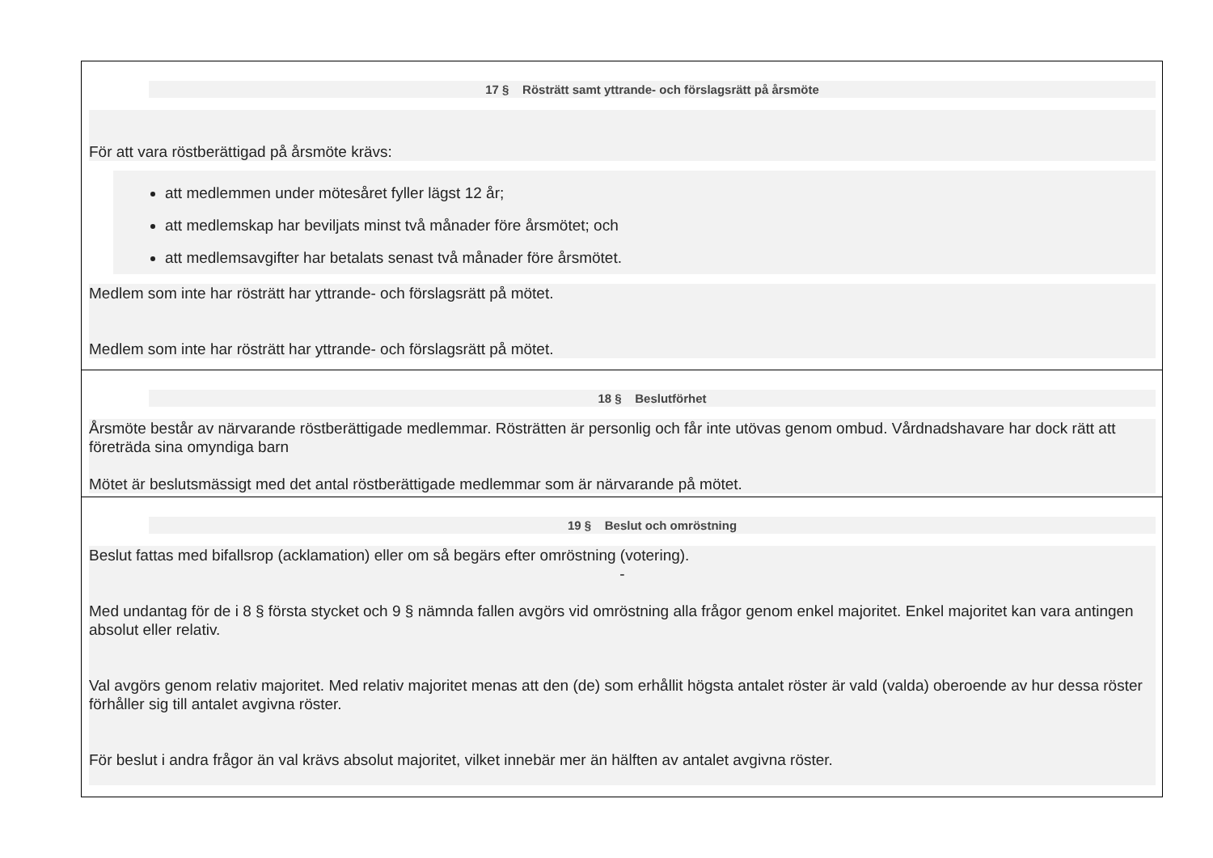| 17 § Rösträtt samt yttrande- och förslagsrätt på årsmöte För att vara röstberättigad på årsmöte krävs: att medlemmen under mötesåret fyller lägst 12 år; att medlemskap har beviljats minst två månader före årsmötet; och att medlemsavgifter har betalats senast två månader före årsmötet. Medlem som inte har rösträtt har yttrande- och förslagsrätt på mötet. Medlem som inte har rösträtt har yttrande- och förslagsrätt på mötet. |
| 18 § Beslutförhet Årsmöte består av närvarande röstberättigade medlemmar. Rösträtten är personlig och får inte utövas genom ombud. Vårdnadshavare har dock rätt att företräda sina omyndiga barn Mötet är beslutsmässigt med det antal röstberättigade medlemmar som är närvarande på mötet. |
| 19 § Beslut och omröstning Beslut fattas med bifallsrop (acklamation) eller om så begärs efter omröstning (votering). - Med undantag för de i 8 § första stycket och 9 § nämnda fallen avgörs vid omröstning alla frågor genom enkel majoritet. Enkel majoritet kan vara antingen absolut eller relativ. Val avgörs genom relativ majoritet. Med relativ majoritet menas att den (de) som erhållit högsta antalet röster är vald (valda) oberoende av hur dessa röster förhåller sig till antalet avgivna röster. För beslut i andra frågor än val krävs absolut majoritet, vilket innebär mer än hälften av antalet avgivna röster. |